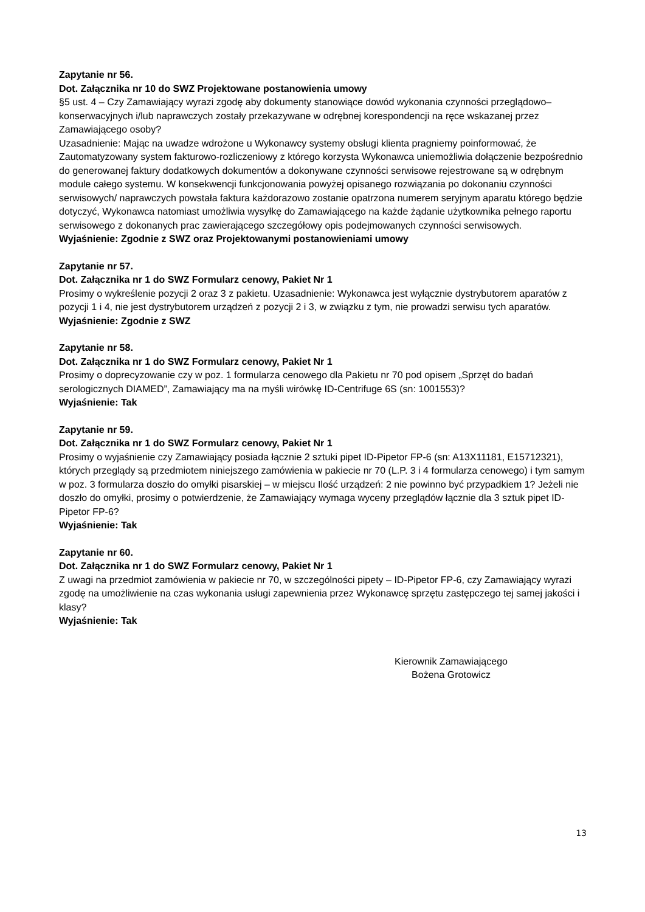Zapytanie nr 56.
Dot. Załącznika nr 10 do SWZ Projektowane postanowienia umowy
§5 ust. 4 – Czy Zamawiający wyrazi zgodę aby dokumenty stanowiące dowód wykonania czynności przeglądowo–konserwacyjnych i/lub naprawczych zostały przekazywane w odrębnej korespondencji na ręce wskazanej przez Zamawiającego osoby?
Uzasadnienie: Mając na uwadze wdrożone u Wykonawcy systemy obsługi klienta pragniemy poinformować, że Zautomatyzowany system fakturowo-rozliczeniowy z którego korzysta Wykonawca uniemożliwia dołączenie bezpośrednio do generowanej faktury dodatkowych dokumentów a dokonywane czynności serwisowe rejestrowane są w odrębnym module całego systemu. W konsekwencji funkcjonowania powyżej opisanego rozwiązania po dokonaniu czynności serwisowych/ naprawczych powstała faktura każdorazowo zostanie opatrzona numerem seryjnym aparatu którego będzie dotyczyć, Wykonawca natomiast umożliwia wysyłkę do Zamawiającego na każde żądanie użytkownika pełnego raportu serwisowego z dokonanych prac zawierającego szczegółowy opis podejmowanych czynności serwisowych.
Wyjaśnienie: Zgodnie z SWZ oraz Projektowanymi postanowieniami umowy
Zapytanie nr 57.
Dot. Załącznika nr 1 do SWZ Formularz cenowy, Pakiet Nr 1
Prosimy o wykreślenie pozycji 2 oraz 3 z pakietu. Uzasadnienie: Wykonawca jest wyłącznie dystrybutorem aparatów z pozycji 1 i 4, nie jest dystrybutorem urządzeń z pozycji 2 i 3, w związku z tym, nie prowadzi serwisu tych aparatów.
Wyjaśnienie: Zgodnie z SWZ
Zapytanie nr 58.
Dot. Załącznika nr 1 do SWZ Formularz cenowy, Pakiet Nr 1
Prosimy o doprecyzowanie czy w poz. 1 formularza cenowego dla Pakietu nr 70 pod opisem „Sprzęt do badań serologicznych DIAMED”, Zamawiający ma na myśli wirówkę ID-Centrifuge 6S (sn: 1001553)?
Wyjaśnienie: Tak
Zapytanie nr 59.
Dot. Załącznika nr 1 do SWZ Formularz cenowy, Pakiet Nr 1
Prosimy o wyjaśnienie czy Zamawiający posiada łącznie 2 sztuki pipet ID-Pipetor FP-6 (sn: A13X11181, E15712321), których przeglądy są przedmiotem niniejszego zamówienia w pakiecie nr 70 (L.P. 3 i 4 formularza cenowego) i tym samym w poz. 3 formularza doszło do omyłki pisarskiej – w miejscu Ilość urządzeń: 2 nie powinno być przypadkiem 1? Jeżeli nie doszło do omyłki, prosimy o potwierdzenie, że Zamawiający wymaga wyceny przeglądów łącznie dla 3 sztuk pipet ID-Pipetor FP-6?
Wyjaśnienie: Tak
Zapytanie nr 60.
Dot. Załącznika nr 1 do SWZ Formularz cenowy, Pakiet Nr 1
Z uwagi na przedmiot zamówienia w pakiecie nr 70, w szczególności pipety – ID-Pipetor FP-6, czy Zamawiający wyrazi zgodę na umożliwienie na czas wykonania usługi zapewnienia przez Wykonawcę sprzętu zastępczego tej samej jakości i klasy?
Wyjaśnienie: Tak
Kierownik Zamawiającego
Bożena Grotowicz
13